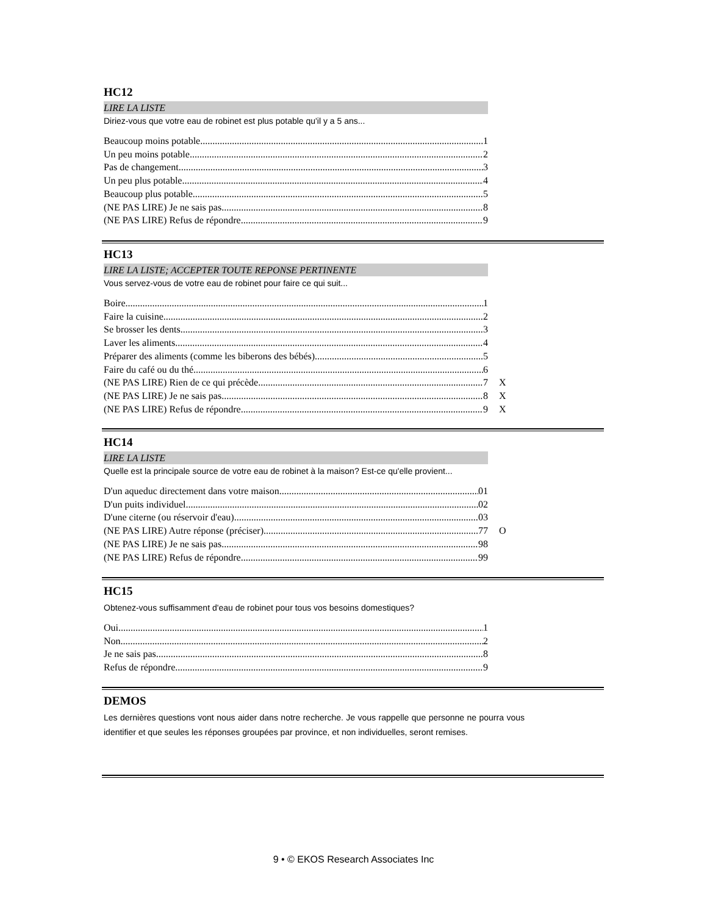HC12
LIRE LA LISTE
Diriez-vous que votre eau de robinet est plus potable qu'il y a 5 ans...
Beaucoup moins potable 1
Un peu moins potable 2
Pas de changement 3
Un peu plus potable 4
Beaucoup plus potable 5
(NE PAS LIRE) Je ne sais pas 8
(NE PAS LIRE) Refus de répondre 9
HC13
LIRE LA LISTE; ACCEPTER TOUTE REPONSE PERTINENTE
Vous servez-vous de votre eau de robinet pour faire ce qui suit...
Boire 1
Faire la cuisine 2
Se brosser les dents 3
Laver les aliments 4
Préparer des aliments (comme les biberons des bébés) 5
Faire du café ou du thé 6
(NE PAS LIRE) Rien de ce qui précède 7 X
(NE PAS LIRE) Je ne sais pas 8 X
(NE PAS LIRE) Refus de répondre 9 X
HC14
LIRE LA LISTE
Quelle est la principale source de votre eau de robinet à la maison? Est-ce qu'elle provient...
D'un aqueduc directement dans votre maison 01
D'un puits individuel 02
D'une citerne (ou réservoir d'eau) 03
(NE PAS LIRE) Autre réponse (préciser) 77 O
(NE PAS LIRE) Je ne sais pas 98
(NE PAS LIRE) Refus de répondre 99
HC15
Obtenez-vous suffisamment d'eau de robinet pour tous vos besoins domestiques?
Oui 1
Non 2
Je ne sais pas 8
Refus de répondre 9
DEMOS
Les dernières questions vont nous aider dans notre recherche. Je vous rappelle que personne ne pourra vous identifier et que seules les réponses groupées par province, et non individuelles, seront remises.
9 • © EKOS Research Associates Inc